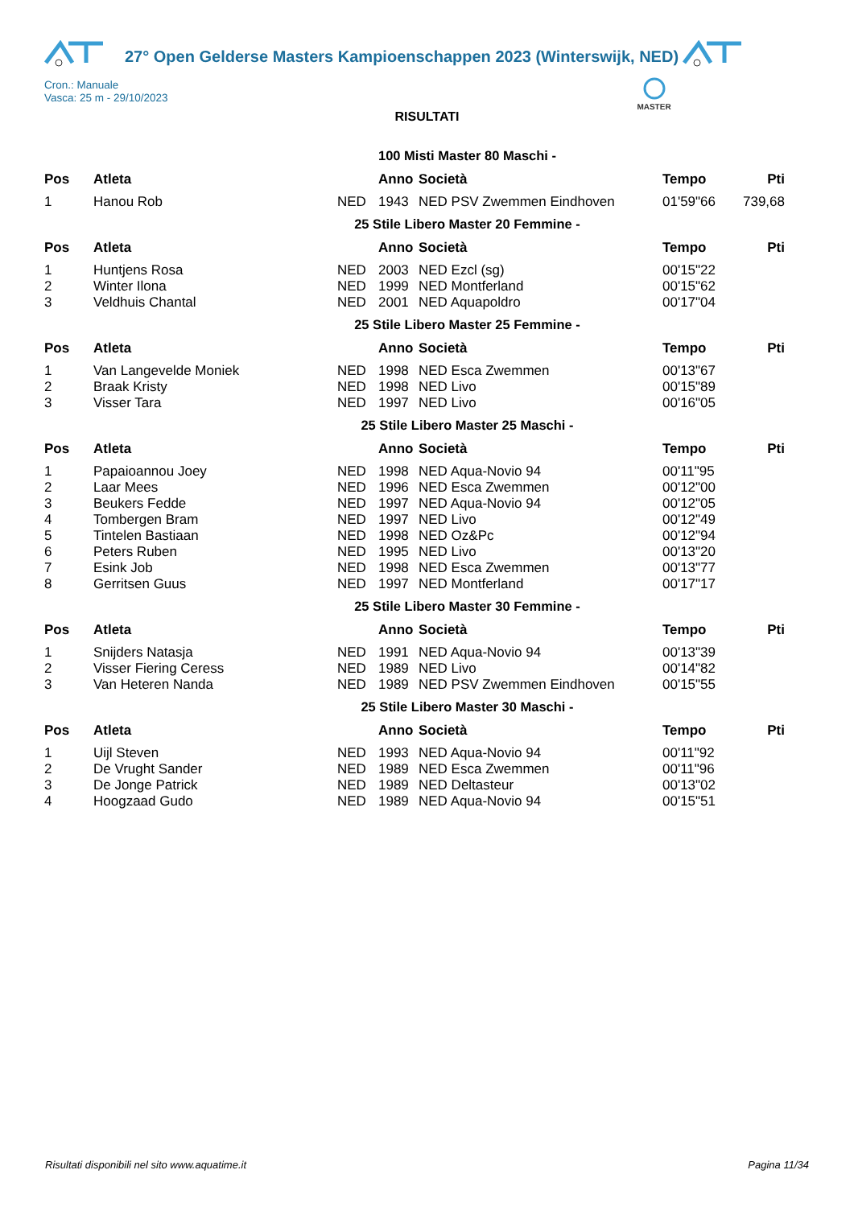27° Open Gelderse Masters Kampioenschappen 2023 (Winterswijk, NED)
MASTER
Cron.: Manuale
Vasca: 25 m - 29/10/2023
RISULTATI
100 Misti Master 80 Maschi -
| Pos | Atleta | | Anno | Società | Tempo | Pti |
| --- | --- | --- | --- | --- | --- | --- |
| 1 | Hanou Rob | NED | 1943 | NED PSV Zwemmen Eindhoven | 01'59"66 | 739,68 |
25 Stile Libero Master 20 Femmine -
| Pos | Atleta | | Anno | Società | Tempo | Pti |
| --- | --- | --- | --- | --- | --- | --- |
| 1 | Huntjens Rosa | NED | 2003 | NED Ezcl (sg) | 00'15"22 | |
| 2 | Winter Ilona | NED | 1999 | NED Montferland | 00'15"62 | |
| 3 | Veldhuis Chantal | NED | 2001 | NED Aquapoldro | 00'17"04 | |
25 Stile Libero Master 25 Femmine -
| Pos | Atleta | | Anno | Società | Tempo | Pti |
| --- | --- | --- | --- | --- | --- | --- |
| 1 | Van Langevelde Moniek | NED | 1998 | NED Esca Zwemmen | 00'13"67 | |
| 2 | Braak Kristy | NED | 1998 | NED Livo | 00'15"89 | |
| 3 | Visser Tara | NED | 1997 | NED Livo | 00'16"05 | |
25 Stile Libero Master 25 Maschi -
| Pos | Atleta | | Anno | Società | Tempo | Pti |
| --- | --- | --- | --- | --- | --- | --- |
| 1 | Papaioannou Joey | NED | 1998 | NED Aqua-Novio 94 | 00'11"95 | |
| 2 | Laar Mees | NED | 1996 | NED Esca Zwemmen | 00'12"00 | |
| 3 | Beukers Fedde | NED | 1997 | NED Aqua-Novio 94 | 00'12"05 | |
| 4 | Tombergen Bram | NED | 1997 | NED Livo | 00'12"49 | |
| 5 | Tintelen Bastiaan | NED | 1998 | NED Oz&Pc | 00'12"94 | |
| 6 | Peters Ruben | NED | 1995 | NED Livo | 00'13"20 | |
| 7 | Esink Job | NED | 1998 | NED Esca Zwemmen | 00'13"77 | |
| 8 | Gerritsen Guus | NED | 1997 | NED Montferland | 00'17"17 | |
25 Stile Libero Master 30 Femmine -
| Pos | Atleta | | Anno | Società | Tempo | Pti |
| --- | --- | --- | --- | --- | --- | --- |
| 1 | Snijders Natasja | NED | 1991 | NED Aqua-Novio 94 | 00'13"39 | |
| 2 | Visser Fiering Ceress | NED | 1989 | NED Livo | 00'14"82 | |
| 3 | Van Heteren Nanda | NED | 1989 | NED PSV Zwemmen Eindhoven | 00'15"55 | |
25 Stile Libero Master 30 Maschi -
| Pos | Atleta | | Anno | Società | Tempo | Pti |
| --- | --- | --- | --- | --- | --- | --- |
| 1 | Uijl Steven | NED | 1993 | NED Aqua-Novio 94 | 00'11"92 | |
| 2 | De Vrught Sander | NED | 1989 | NED Esca Zwemmen | 00'11"96 | |
| 3 | De Jonge Patrick | NED | 1989 | NED Deltasteur | 00'13"02 | |
| 4 | Hoogzaad Gudo | NED | 1989 | NED Aqua-Novio 94 | 00'15"51 | |
Risultati disponibili nel sito www.aquatime.it Pagina 11/34